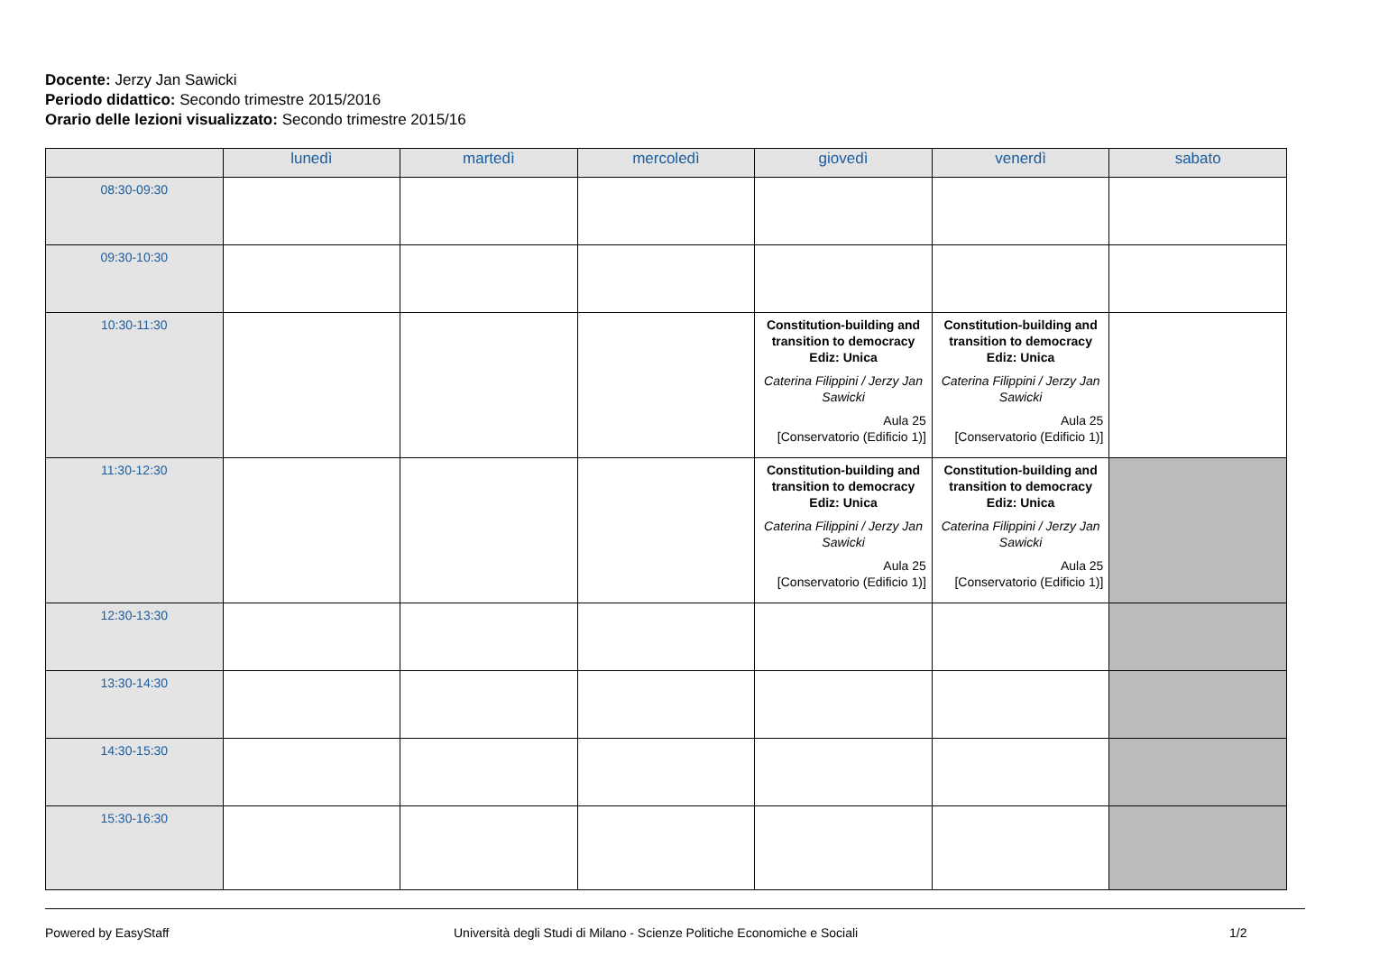Docente: Jerzy Jan Sawicki
Periodo didattico: Secondo trimestre 2015/2016
Orario delle lezioni visualizzato: Secondo trimestre 2015/16
| | lunedì | martedì | mercoledì | giovedì | venerdì | sabato |
| --- | --- | --- | --- | --- | --- | --- |
| 08:30-09:30 | | | | | | |
| 09:30-10:30 | | | | | | |
| 10:30-11:30 | | | | Constitution-building and transition to democracy Ediz: Unica Caterina Filippini / Jerzy Jan Sawicki Aula 25 [Conservatorio (Edificio 1)] | Constitution-building and transition to democracy Ediz: Unica Caterina Filippini / Jerzy Jan Sawicki Aula 25 [Conservatorio (Edificio 1)] | |
| 11:30-12:30 | | | | Constitution-building and transition to democracy Ediz: Unica Caterina Filippini / Jerzy Jan Sawicki Aula 25 [Conservatorio (Edificio 1)] | Constitution-building and transition to democracy Ediz: Unica Caterina Filippini / Jerzy Jan Sawicki Aula 25 [Conservatorio (Edificio 1)] | |
| 12:30-13:30 | | | | | | |
| 13:30-14:30 | | | | | | |
| 14:30-15:30 | | | | | | |
| 15:30-16:30 | | | | | | |
Powered by EasyStaff Università degli Studi di Milano - Scienze Politiche Economiche e Sociali 1/2